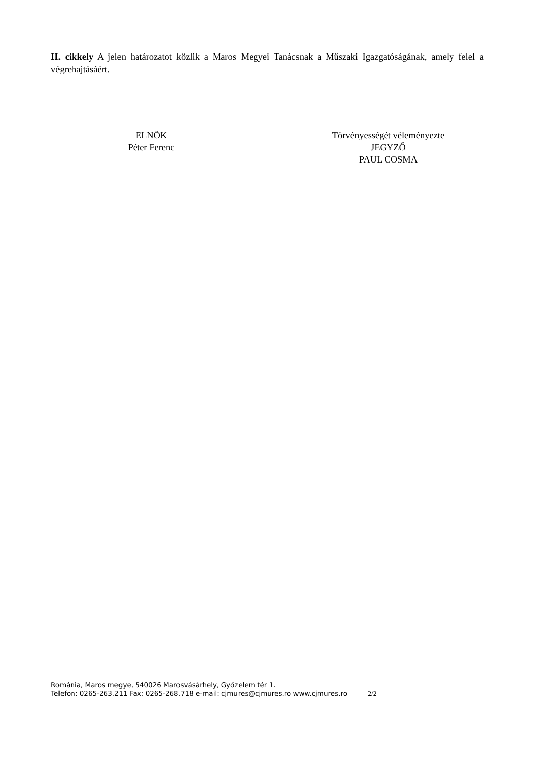II. cikkely A jelen határozatot közlik a Maros Megyei Tanácsnak a Műszaki Igazgatóságának, amely felel a végrehajtásáért.
ELNÖK
Péter Ferenc
Törvényességét véleményezte
JEGYZŐ
PAUL COSMA
Románia, Maros megye, 540026 Marosvásárhely, Győzelem tér 1.
Telefon: 0265-263.211 Fax: 0265-268.718 e-mail: cjmures@cjmures.ro www.cjmures.ro 2/2